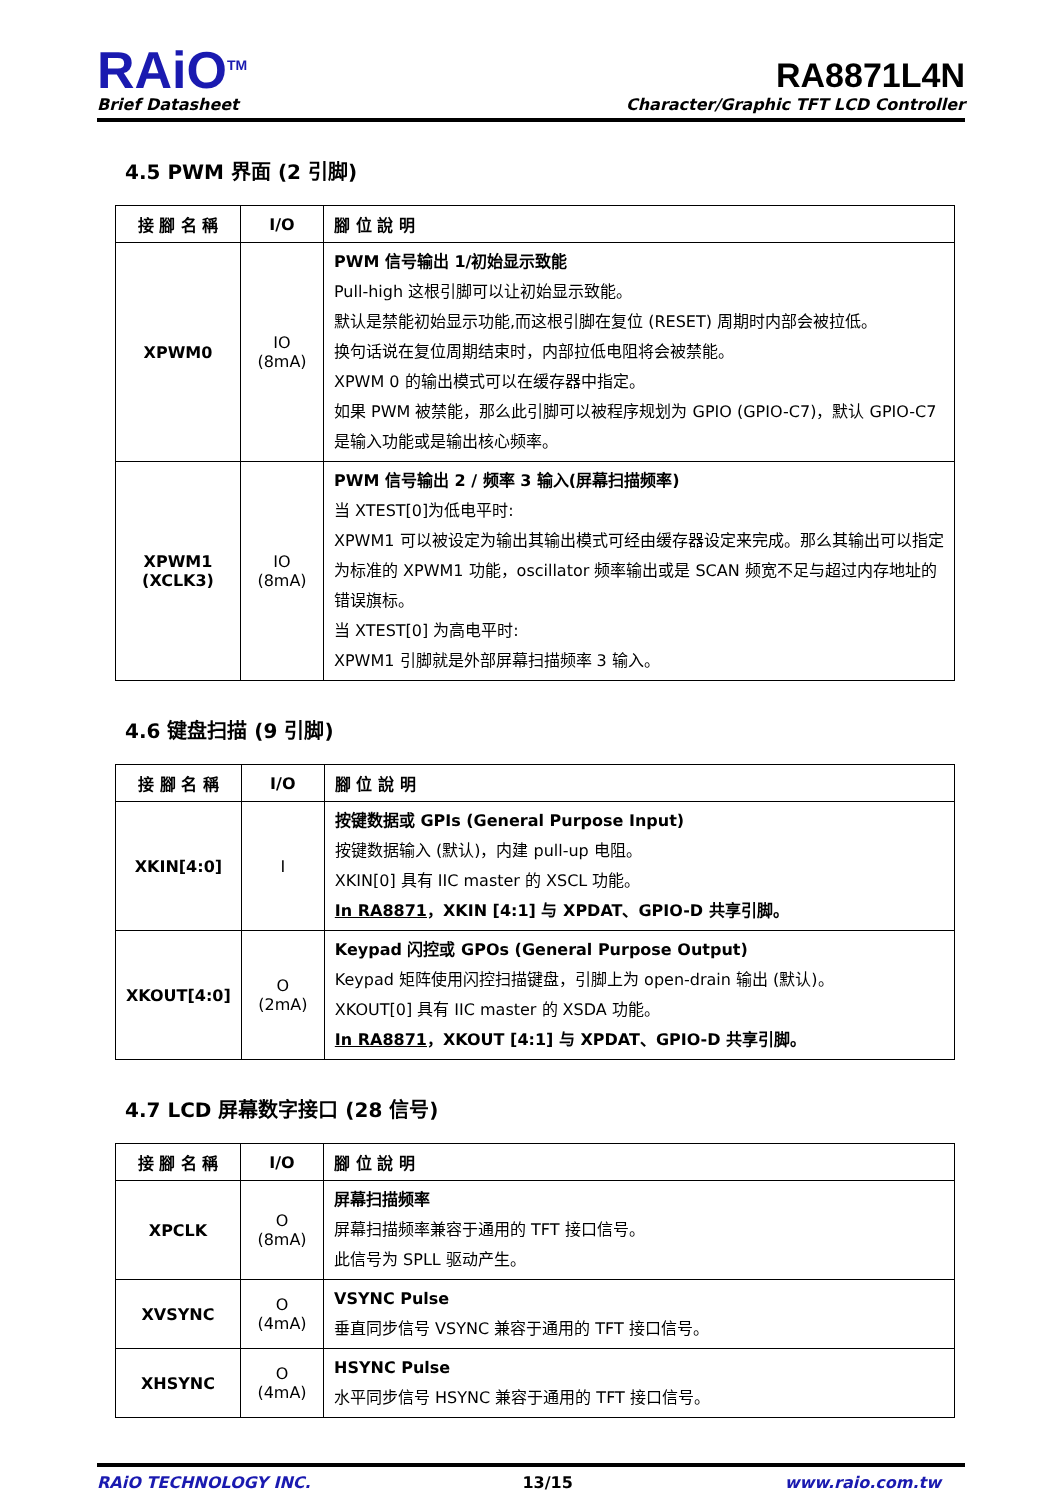RAiO<sup>TM</sup>
Brief Datasheet
RA8871L4N
Character/Graphic TFT LCD Controller
4.5 PWM 界面 (2 引脚)
| 接 腳 名 稱 | I/O | 腳 位 說 明 |
| --- | --- | --- |
| XPWM0 | IO (8mA) | PWM 信号输出 1/初始显示致能 Pull-high 这根引脚可以让初始显示致能。 默认是禁能初始显示功能,而这根引脚在复位 (RESET) 周期时内部会被拉低。 换句话说在复位周期结束时，内部拉低电阻将会被禁能。 XPWM 0 的输出模式可以在缓存器中指定。 如果 PWM 被禁能，那么此引脚可以被程序规划为 GPIO (GPIO-C7)，默认 GPIO-C7 是输入功能或是输出核心频率。 |
| XPWM1 (XCLK3) | IO (8mA) | PWM 信号输出 2 / 频率 3 输入(屏幕扫描频率) 当 XTEST[0]为低电平时: XPWM1 可以被设定为输出其输出模式可经由缓存器设定来完成。那么其输出可以指定为标准的 XPWM1 功能，oscillator 频率输出或是 SCAN 频宽不足与超过内存地址的错误旗标。 当 XTEST[0] 为高电平时: XPWM1 引脚就是外部屏幕扫描频率 3 输入。 |
4.6 键盘扫描 (9 引脚)
| 接 腳 名 稱 | I/O | 腳 位 說 明 |
| --- | --- | --- |
| XKIN[4:0] | I | 按键数据或 GPIs (General Purpose Input) 按键数据输入 (默认)，内建 pull-up 电阻。 XKIN[0] 具有 IIC master 的 XSCL 功能。 In RA8871 ，XKIN [4:1] 与 XPDAT、GPIO-D 共享引脚。 |
| XKOUT[4:0] | O (2mA) | Keypad 闪控或 GPOs (General Purpose Output) Keypad 矩阵使用闪控扫描键盘，引脚上为 open-drain 输出 (默认)。 XKOUT[0] 具有 IIC master 的 XSDA 功能。 In RA8871 ，XKOUT [4:1] 与 XPDAT、GPIO-D 共享引脚。 |
4.7 LCD 屏幕数字接口 (28 信号)
| 接 腳 名 稱 | I/O | 腳 位 說 明 |
| --- | --- | --- |
| XPCLK | O (8mA) | 屏幕扫描频率 屏幕扫描频率兼容于通用的 TFT 接口信号。 此信号为 SPLL 驱动产生。 |
| XVSYNC | O (4mA) | VSYNC Pulse 垂直同步信号 VSYNC 兼容于通用的 TFT 接口信号。 |
| XHSYNC | O (4mA) | HSYNC Pulse 水平同步信号 HSYNC 兼容于通用的 TFT 接口信号。 |
RAiO TECHNOLOGY INC. 13/15 www.raio.com.tw